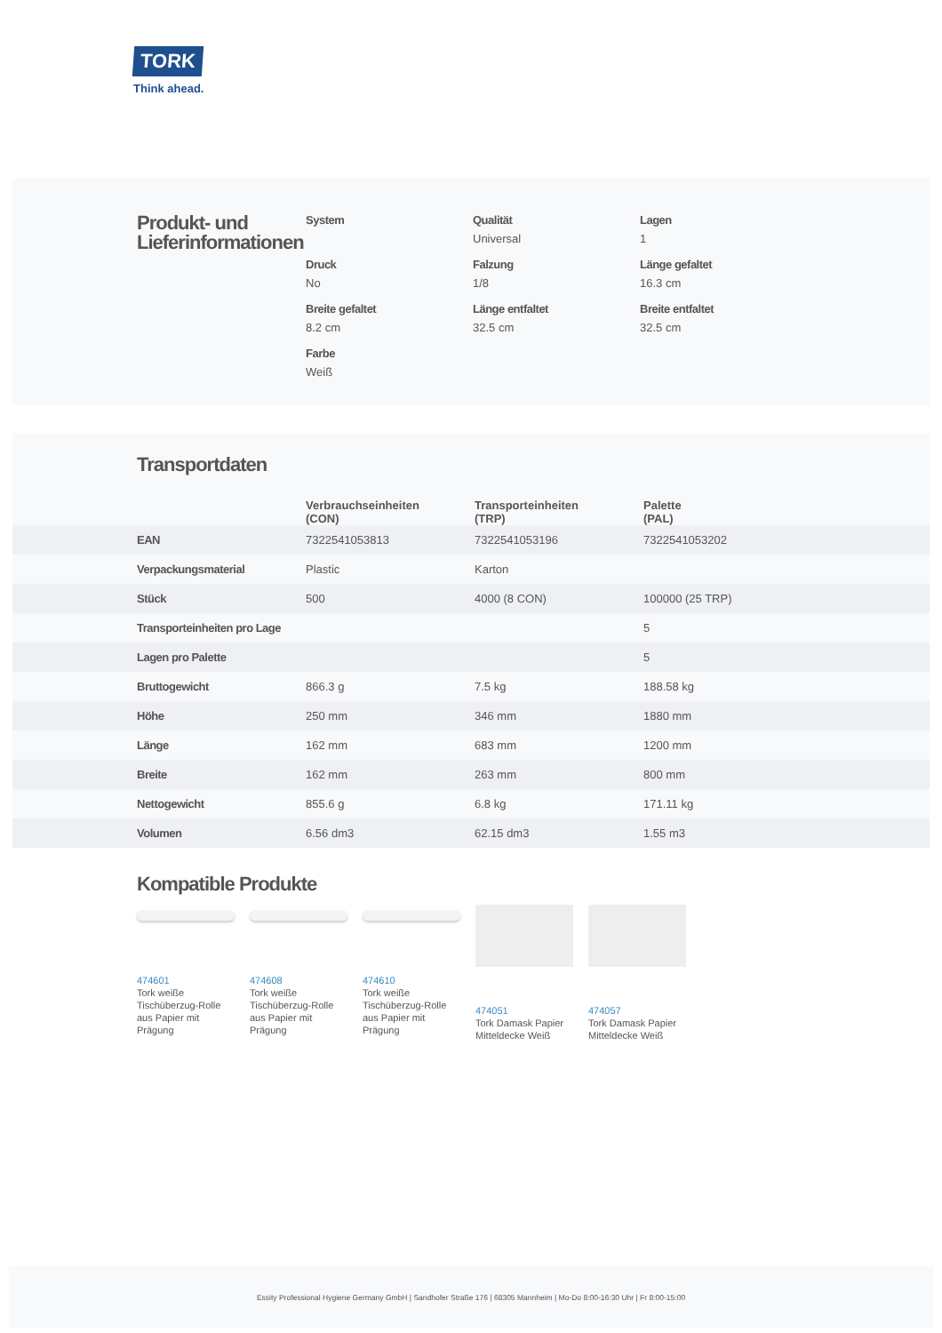TORK
Think ahead.
Produkt- und Lieferinformationen
System
Qualität
Universal
Lagen
1
Druck
No
Falzung
1/8
Länge gefaltet
16.3 cm
Breite gefaltet
8.2 cm
Länge entfaltet
32.5 cm
Breite entfaltet
32.5 cm
Farbe
Weiß
Transportdaten
| | Verbrauchseinheiten (CON) | Transporteinheiten (TRP) | Palette (PAL) |
| --- | --- | --- | --- |
| EAN | 7322541053813 | 7322541053196 | 7322541053202 |
| Verpackungsmaterial | Plastic | Karton | |
| Stück | 500 | 4000 (8 CON) | 100000 (25 TRP) |
| Transporteinheiten pro Lage | | | 5 |
| Lagen pro Palette | | | 5 |
| Bruttogewicht | 866.3 g | 7.5 kg | 188.58 kg |
| Höhe | 250 mm | 346 mm | 1880 mm |
| Länge | 162 mm | 683 mm | 1200 mm |
| Breite | 162 mm | 263 mm | 800 mm |
| Nettogewicht | 855.6 g | 6.8 kg | 171.11 kg |
| Volumen | 6.56 dm3 | 62.15 dm3 | 1.55 m3 |
Kompatible Produkte
474601
Tork weiße Tischüberzug-Rolle aus Papier mit Prägung
474608
Tork weiße Tischüberzug-Rolle aus Papier mit Prägung
474610
Tork weiße Tischüberzug-Rolle aus Papier mit Prägung
474051
Tork Damask Papier Mitteldecke Weiß
474057
Tork Damask Papier Mitteldecke Weiß
Essity Professional Hygiene Germany GmbH | Sandhofer Straße 176 | 68305 Mannheim | Mo-Do 8:00-16:30 Uhr | Fr 8:00-15:00